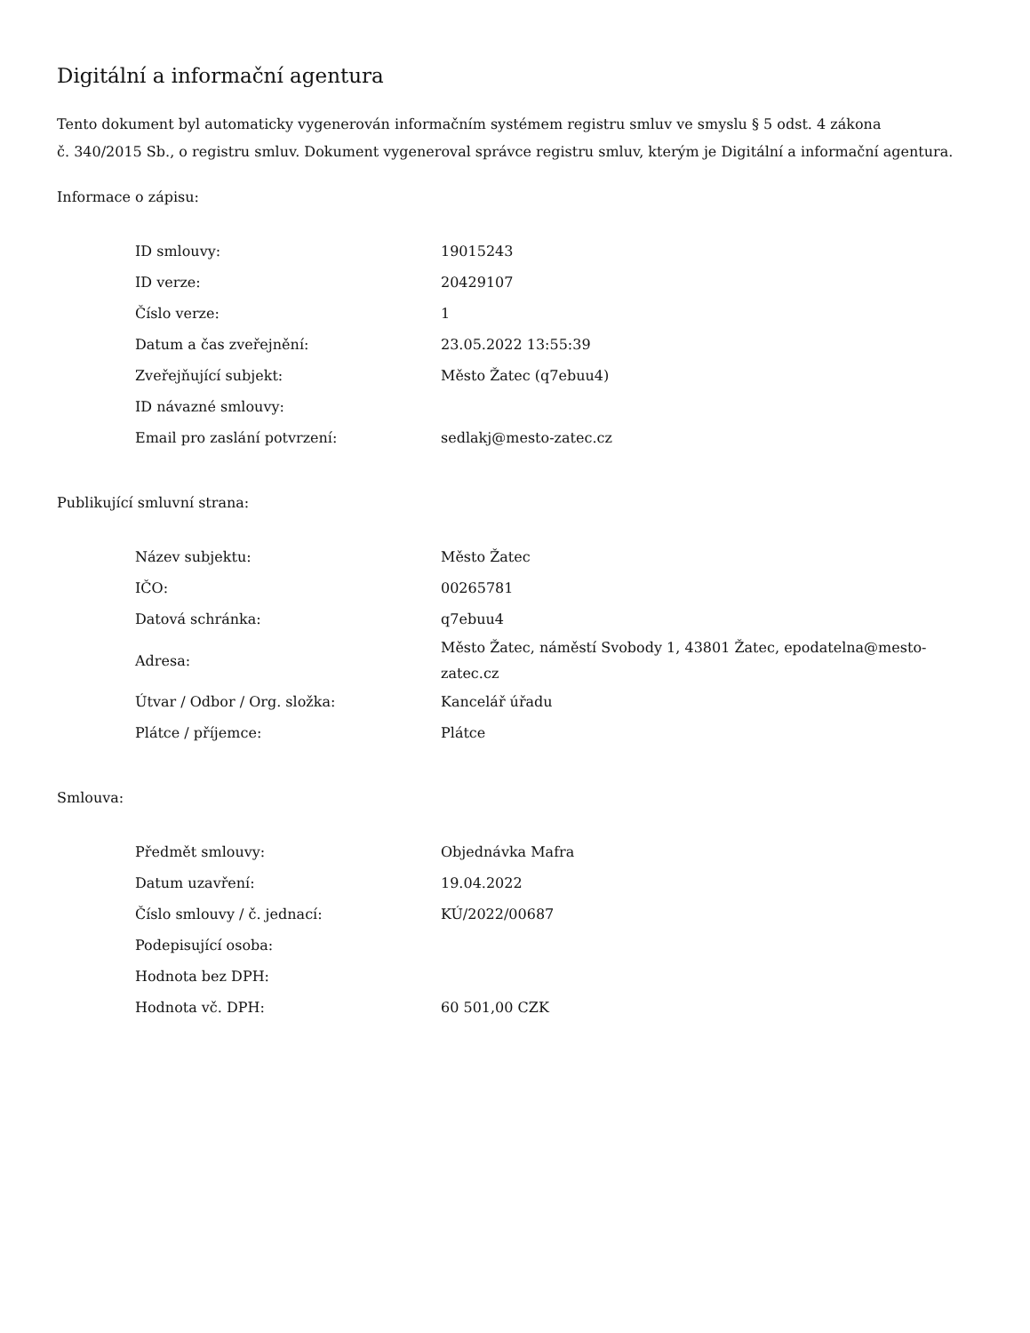Digitální a informační agentura
Tento dokument byl automaticky vygenerován informačním systémem registru smluv ve smyslu § 5 odst. 4 zákona
č. 340/2015 Sb., o registru smluv. Dokument vygeneroval správce registru smluv, kterým je Digitální a informační agentura.
Informace o zápisu:
| ID smlouvy: | 19015243 |
| ID verze: | 20429107 |
| Číslo verze: | 1 |
| Datum a čas zveřejnění: | 23.05.2022 13:55:39 |
| Zveřejňující subjekt: | Město Žatec (q7ebuu4) |
| ID návazné smlouvy: | |
| Email pro zaslání potvrzení: | sedlakj@mesto-zatec.cz |
Publikující smluvní strana:
| Název subjektu: | Město Žatec |
| IČO: | 00265781 |
| Datová schránka: | q7ebuu4 |
| Adresa: | Město Žatec, náměstí Svobody 1, 43801 Žatec, epodatelna@mesto-zatec.cz |
| Útvar / Odbor / Org. složka: | Kancelář úřadu |
| Plátce / příjemce: | Plátce |
Smlouva:
| Předmět smlouvy: | Objednávka Mafra |
| Datum uzavření: | 19.04.2022 |
| Číslo smlouvy / č. jednací: | KÚ/2022/00687 |
| Podepisující osoba: | |
| Hodnota bez DPH: | |
| Hodnota vč. DPH: | 60 501,00 CZK |